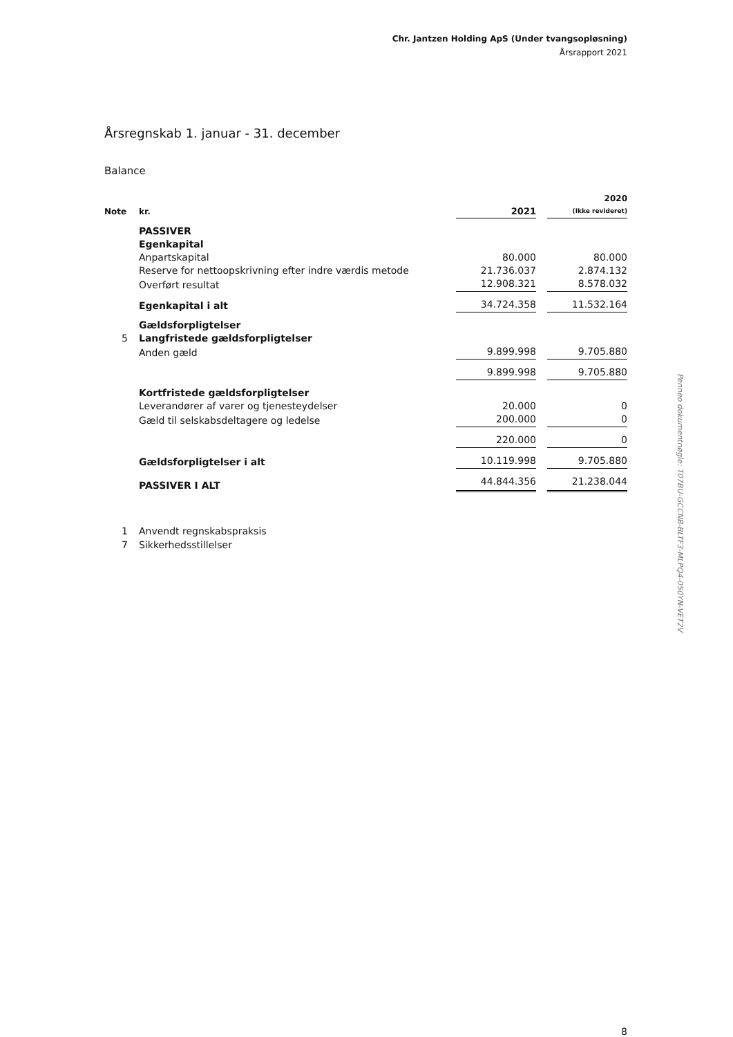Chr. Jantzen Holding ApS (Under tvangsopløsning)
Årsrapport 2021
Årsregnskab 1. januar - 31. december
Balance
| Note | kr. | 2021 | | 2020 (Ikke revideret) |
| | PASSIVER | | | |
| | Egenkapital | | | |
| | Anpartskapital | 80.000 | | 80.000 |
| | Reserve for nettoopskrivning efter indre værdis metode | 21.736.037 | | 2.874.132 |
| | Overført resultat | 12.908.321 | | 8.578.032 |
| | Egenkapital i alt | 34.724.358 | | 11.532.164 |
| | Gældsforpligtelser | | | |
| 5 | Langfristede gældsforpligtelser | | | |
| | Anden gæld | 9.899.998 | | 9.705.880 |
| | | 9.899.998 | | 9.705.880 |
| | Kortfristede gældsforpligtelser | | | |
| | Leverandører af varer og tjenesteydelser | 20.000 | | 0 |
| | Gæld til selskabsdeltagere og ledelse | 200.000 | | 0 |
| | | 220.000 | | 0 |
| | Gældsforpligtelser i alt | 10.119.998 | | 9.705.880 |
| | PASSIVER I ALT | 44.844.356 | | 21.238.044 |
1 Anvendt regnskabspraksis
7 Sikkerhedsstillelser
8
Penneo dokumentnøgle: T07BU-GCCNB-BLTF3-MLPQ4-050YN-VET2V